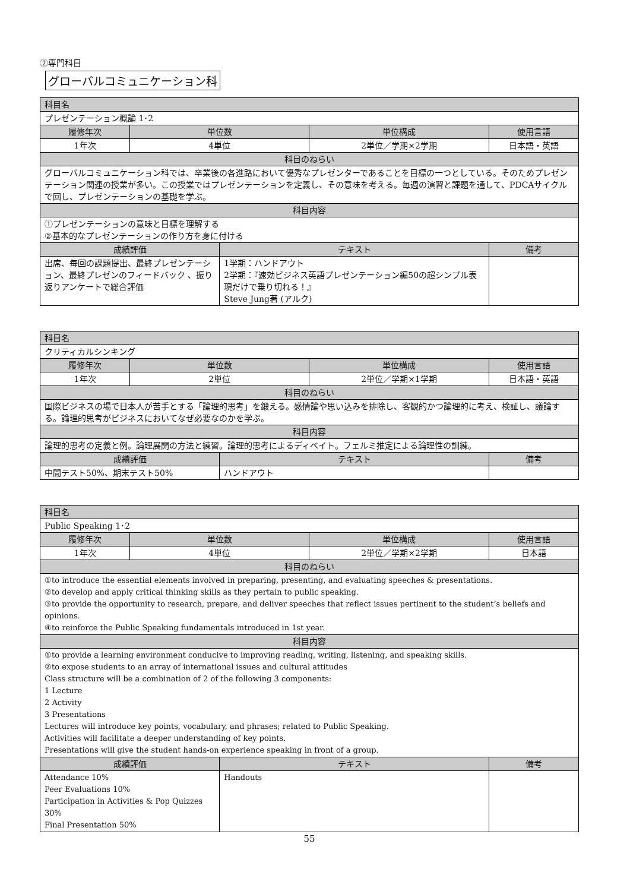②専門科目
グローバルコミュニケーション科
| 科目名 | | | | |
| --- | --- | --- | --- | --- |
| プレゼンテーション概論 1･2 | | | | |
| 履修年次 | 単位数 | | 単位構成 | 使用言語 |
| 1年次 | 4単位 | | 2単位／学期×2学期 | 日本語・英語 |
| 科目のねらい | | | | |
| グローバルコミュニケーション科では、卒業後の各進路において優秀なプレゼンターであることを目標の一つとしている。そのためプレゼンテーション関連の授業が多い。この授業ではプレゼンテーションを定義し、その意味を考える。毎週の演習と課題を通して、PDCAサイクルで回し、プレゼンテーションの基礎を学ぶ。 | | | | |
| 科目内容 | | | | |
| ①プレゼンテーションの意味と目標を理解する ②基本的なプレゼンテーションの作り方を身に付ける | | | | |
| 成績評価 | | テキスト | | 備考 |
| 出席、毎回の課題提出、最終プレゼンテーション、最終プレゼンのフィードバック 、振り返りアンケートで総合評価 | | 1学期：ハンドアウト 2学期：『速効ビジネス英語プレゼンテーション編50の超シンプル表現だけで乗り切れる！』 Steve Jung著 (アルク) | | |
| 科目名 | | | | |
| --- | --- | --- | --- | --- |
| クリティカルシンキング | | | | |
| 履修年次 | 単位数 | | 単位構成 | 使用言語 |
| 1年次 | 2単位 | | 2単位／学期×1学期 | 日本語・英語 |
| 科目のねらい | | | | |
| 国際ビジネスの場で日本人が苦手とする「論理的思考」を鍛える。感情論や思い込みを排除し、客観的かつ論理的に考え、検証し、議論する。論理的思考がビジネスにおいてなぜ必要なのかを学ぶ。 | | | | |
| 科目内容 | | | | |
| 論理的思考の定義と例。論理展開の方法と練習。論理的思考によるディベイト。フェルミ推定による論理性の訓練。 | | | | |
| 成績評価 | | テキスト | | 備考 |
| 中間テスト50%、期末テスト50% | | ハンドアウト | | |
| 科目名 | | | | |
| --- | --- | --- | --- | --- |
| Public Speaking 1･2 | | | | |
| 履修年次 | 単位数 | | 単位構成 | 使用言語 |
| 1年次 | 4単位 | | 2単位／学期×2学期 | 日本語 |
| 科目のねらい | | | | |
| ①to introduce the essential elements involved in preparing, presenting, and evaluating speeches & presentations. ②to develop and apply critical thinking skills as they pertain to public speaking. ③to provide the opportunity to research, prepare, and deliver speeches that reflect issues pertinent to the student’s beliefs and opinions. ④to reinforce the Public Speaking fundamentals introduced in 1st year. | | | | |
| 科目内容 | | | | |
| ①to provide a learning environment conducive to improving reading, writing, listening, and speaking skills. ②to expose students to an array of international issues and cultural attitudes Class structure will be a combination of 2 of the following 3 components: 1 Lecture 2 Activity 3 Presentations Lectures will introduce key points, vocabulary, and phrases; related to Public Speaking. Activities will facilitate a deeper understanding of key points. Presentations will give the student hands-on experience speaking in front of a group. | | | | |
| 成績評価 | | テキスト | | 備考 |
| Attendance 10% Peer Evaluations 10% Participation in Activities & Pop Quizzes 30% Final Presentation 50% | | Handouts | | |
55